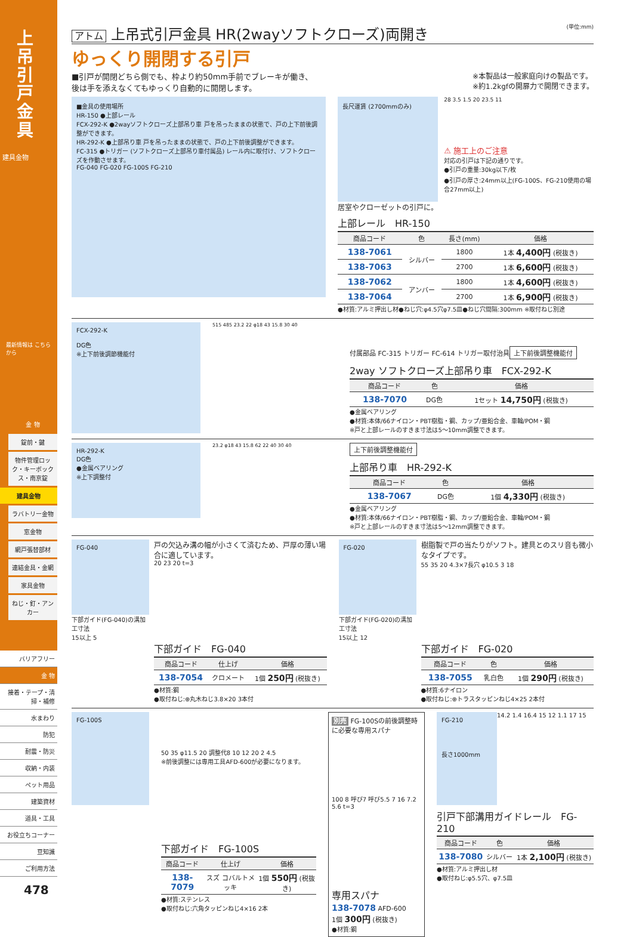上吊引戸金具
建具金物
最新情報は こちらから
金 物
錠前・鍵
物件管理ロック・キーボックス・南京錠
建具金物
ラバトリー金物
窓金物
網戸張替部材
連結金具・金網
家具金物
ねじ・釘・アンカー
バリアフリー
金 物
接着・テープ・清掃・補修
水まわり
防犯
耐震・防災
収納・内装
ペット用品
建築資材
道具・工具
お役立ちコーナー
豆知識
ご利用方法
478
アトム 上吊式引戸金具 HR(2wayソフトクローズ)両開き (単位:mm)
ゆっくり開閉する引戸
■引戸が開閉どちら側でも、枠より約50mm手前でブレーキが働き、
後は手を添えなくてもゆっくり自動的に開閉します。
※本製品は一般家庭向けの製品です。
※約1.2kgfの開扉力で開閉できます。
■金具の使用場所
HR-150 ●上部レール
FCX-292-K ●2wayソフトクローズ上部吊り車 戸を吊ったままの状態で、戸の上下前後調整ができます。
HR-292-K ●上部吊り車 戸を吊ったままの状態で、戸の上下前後調整ができます。
FC-315 ●トリガー (ソフトクローズ上部吊り車付属品) レール内に取付け、ソフトクローズを作動させます。
FG-040 FG-020 FG-100S FG-210
長尺運賃 (2700mmのみ)
28 3.5 1.5 20 23.5 11
⚠ 施工上のご注意
対応の引戸は下記の通りです。
●引戸の重量:30kg以下/枚
●引戸の厚さ:24mm以上(FG-100S、FG-210使用の場合27mm以上)
居室やクローゼットの引戸に。
上部レール　HR-150
| 商品コード | 色 | 長さ(mm) | 価格 |
| --- | --- | --- | --- |
| 138-7061 | シルバー | 1800 | 1本 4,400円 (税抜き) |
| 138-7063 | | 2700 | 1本 6,600円 (税抜き) |
| 138-7062 | アンバー | 1800 | 1本 4,600円 (税抜き) |
| 138-7064 | | 2700 | 1本 6,900円 (税抜き) |
●材質:アルミ押出し材●ねじ穴:φ4.5穴φ7.5皿●ねじ穴間隔:300mm ※取付ねじ別途
FCX-292-K
DG色
※上下前後調節機能付
515 485 23.2 22 φ18 43 15.8 30 40
付属部品 FC-315 トリガー FC-614 トリガー取付治具
上下前後調整機能付
2way ソフトクローズ上部吊り車　FCX-292-K
| 商品コード | 色 | 価格 |
| --- | --- | --- |
| 138-7070 | DG色 | 1セット 14,750円 (税抜き) |
●金属ベアリング
●材質:本体/66ナイロン・PBT樹脂・鋼、カップ/亜鉛合金、車輪/POM・鋼
※戸と上部レールのすきま寸法は5〜10mm調整できます。
HR-292-K
DG色
●金属ベアリング
※上下調整付
23.2 φ18 43 15.8 62 22 40 30 40
上下前後調整機能付
上部吊り車　HR-292-K
| 商品コード | 色 | 価格 |
| --- | --- | --- |
| 138-7067 | DG色 | 1個 4,330円 (税抜き) |
●金属ベアリング
●材質:本体/66ナイロン・PBT樹脂・鋼、カップ/亜鉛合金、車輪/POM・鋼
※戸と上部レールのすきま寸法は5〜12mm調整できます。
FG-040
下部ガイド(FG-040)の溝加工寸法
15以上 5
戸の欠込み溝の幅が小さくて済むため、戸厚の薄い場合に適しています。
20 23 20 t=3
下部ガイド　FG-040
| 商品コード | 仕上げ | 価格 |
| --- | --- | --- |
| 138-7054 | クロメート | 1個 250円 (税抜き) |
●材質:鋼
●取付ねじ:⊕丸木ねじ3.8×20 3本付
FG-020
下部ガイド(FG-020)の溝加工寸法
15以上 12
樹脂製で戸の当たりがソフト。建具とのスリ音も微小なタイプです。
55 35 20 4.3×7長穴 φ10.5 3 18
下部ガイド　FG-020
| 商品コード | 色 | 価格 |
| --- | --- | --- |
| 138-7055 | 乳白色 | 1個 290円 (税抜き) |
●材質:6ナイロン
●取付ねじ:⊕トラスタッピンねじ4×25 2本付
FG-100S
50 35 φ11.5 20 調整代8 10 12 20 2 4.5
※前後調整には専用工具AFD-600が必要になります。
下部ガイド　FG-100S
| 商品コード | 仕上げ | 価格 |
| --- | --- | --- |
| 138-7079 | スズ コバルトメッキ | 1個 550円 (税抜き) |
●材質:ステンレス
●取付ねじ:六角タッピンねじ4×16 2本
別売 FG-100Sの前後調整時に必要な専用スパナ
100 8 呼び7 呼び5.5 7 16 7.2 5.6 t=3
専用スパナ
138-7078 AFD-600
1個 300円 (税抜き)
●材質:鋼
FG-210
長さ1000mm
14.2 1.4 16.4 15 12 1.1 17 15
引戸下部溝用ガイドレール　FG-210
| 商品コード | 色 | 価格 |
| --- | --- | --- |
| 138-7080 | シルバー | 1本 2,100円 (税抜き) |
●材質:アルミ押出し材
●取付ねじ:φ5.5穴、φ7.5皿